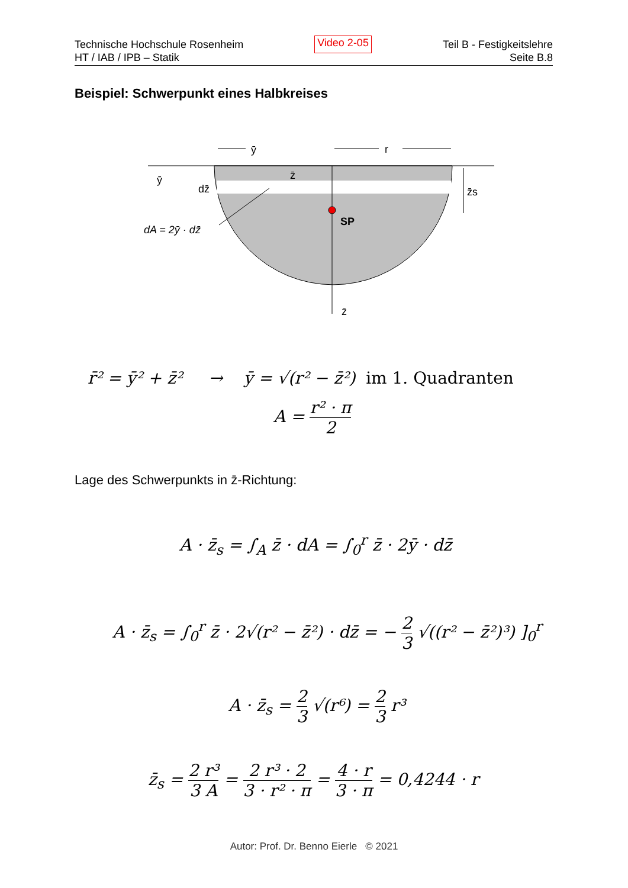Technische Hochschule Rosenheim
HT / IAB / IPB – Statik
Video 2-05
Teil B - Festigkeitslehre
Seite B.8
Beispiel: Schwerpunkt eines Halbkreises
ȳ
r
ȳ
dz̄
z̄
z̄s
SP
z̄
dA = 2ȳ · dz̄
r̄² = ȳ² + z̄² → ȳ = √(r² − z̄²) im 1. Quadranten
A = r² · π 2
Lage des Schwerpunkts in z̄-Richtung:
A · z̄<sub>s</sub> = ∫<sub>A</sub> z̄ · dA = ∫<sub>0</sub><sup>r</sup> z̄ · 2ȳ · dz̄
A · z̄<sub>s</sub> = ∫<sub>0</sub><sup>r</sup> z̄ · 2√(r² − z̄²) · dz̄ = − 2 3 √((r² − z̄²)³) ]<sub>0</sub><sup>r</sup>
A · z̄<sub>s</sub> = 2 3 √(r⁶) = 2 3 r³
z̄<sub>s</sub> = 2 r³ 3 A = 2 r³ · 2 3 · r² · π = 4 · r 3 · π = 0,4244 · r
Autor: Prof. Dr. Benno Eierle © 2021